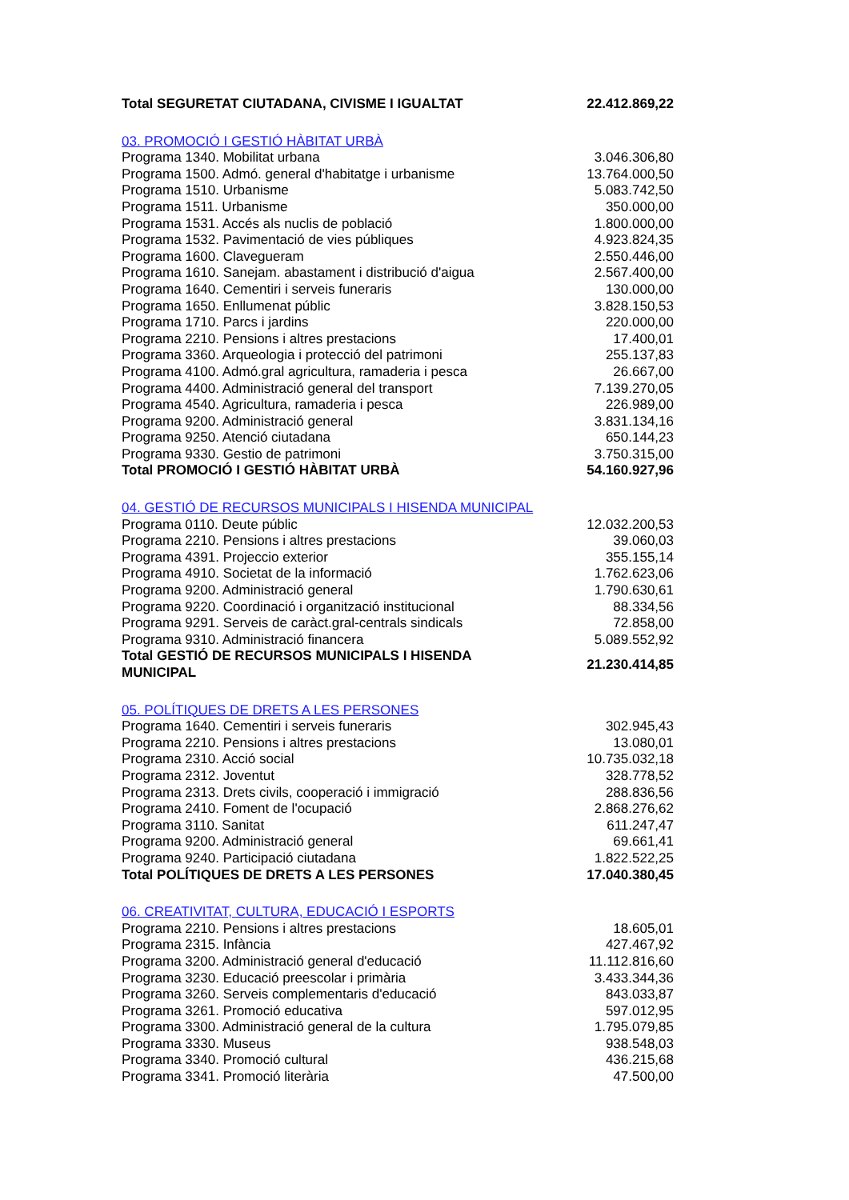| Total SEGURETAT CIUTADANA, CIVISME I IGUALTAT | 22.412.869,22 |
| 03. PROMOCIÓ I GESTIÓ HÀBITAT URBÀ | |
| Programa 1340. Mobilitat urbana | 3.046.306,80 |
| Programa 1500. Admó. general d'habitatge i urbanisme | 13.764.000,50 |
| Programa 1510. Urbanisme | 5.083.742,50 |
| Programa 1511. Urbanisme | 350.000,00 |
| Programa 1531. Accés als nuclis de població | 1.800.000,00 |
| Programa 1532. Pavimentació de vies públiques | 4.923.824,35 |
| Programa 1600. Clavegueram | 2.550.446,00 |
| Programa 1610. Sanejam. abastament i distribució d'aigua | 2.567.400,00 |
| Programa 1640. Cementiri i serveis funeraris | 130.000,00 |
| Programa 1650. Enllumenat públic | 3.828.150,53 |
| Programa 1710. Parcs i jardins | 220.000,00 |
| Programa 2210. Pensions i altres prestacions | 17.400,01 |
| Programa 3360. Arqueologia i protecció del patrimoni | 255.137,83 |
| Programa 4100. Admó.gral agricultura, ramaderia i pesca | 26.667,00 |
| Programa 4400. Administració general del transport | 7.139.270,05 |
| Programa 4540. Agricultura, ramaderia i pesca | 226.989,00 |
| Programa 9200. Administració general | 3.831.134,16 |
| Programa 9250. Atenció ciutadana | 650.144,23 |
| Programa 9330. Gestio de patrimoni | 3.750.315,00 |
| Total PROMOCIÓ I GESTIÓ HÀBITAT URBÀ | 54.160.927,96 |
| 04. GESTIÓ DE RECURSOS MUNICIPALS I HISENDA MUNICIPAL | |
| Programa 0110. Deute públic | 12.032.200,53 |
| Programa 2210. Pensions i altres prestacions | 39.060,03 |
| Programa 4391. Projeccio exterior | 355.155,14 |
| Programa 4910. Societat de la informació | 1.762.623,06 |
| Programa 9200. Administració general | 1.790.630,61 |
| Programa 9220. Coordinació i organització institucional | 88.334,56 |
| Programa 9291. Serveis de caràct.gral-centrals sindicals | 72.858,00 |
| Programa 9310. Administració financera | 5.089.552,92 |
| Total GESTIÓ DE RECURSOS MUNICIPALS I HISENDA MUNICIPAL | 21.230.414,85 |
| 05. POLÍTIQUES DE DRETS A LES PERSONES | |
| Programa 1640. Cementiri i serveis funeraris | 302.945,43 |
| Programa 2210. Pensions i altres prestacions | 13.080,01 |
| Programa 2310. Acció social | 10.735.032,18 |
| Programa 2312. Joventut | 328.778,52 |
| Programa 2313. Drets civils, cooperació i immigració | 288.836,56 |
| Programa 2410. Foment de l'ocupació | 2.868.276,62 |
| Programa 3110. Sanitat | 611.247,47 |
| Programa 9200. Administració general | 69.661,41 |
| Programa 9240. Participació ciutadana | 1.822.522,25 |
| Total POLÍTIQUES DE DRETS A LES PERSONES | 17.040.380,45 |
| 06. CREATIVITAT, CULTURA, EDUCACIÓ I ESPORTS | |
| Programa 2210. Pensions i altres prestacions | 18.605,01 |
| Programa 2315. Infància | 427.467,92 |
| Programa 3200. Administració general d'educació | 11.112.816,60 |
| Programa 3230. Educació preescolar i primària | 3.433.344,36 |
| Programa 3260. Serveis complementaris d'educació | 843.033,87 |
| Programa 3261. Promoció educativa | 597.012,95 |
| Programa 3300. Administració general de la cultura | 1.795.079,85 |
| Programa 3330. Museus | 938.548,03 |
| Programa 3340. Promoció cultural | 436.215,68 |
| Programa 3341. Promoció literària | 47.500,00 |